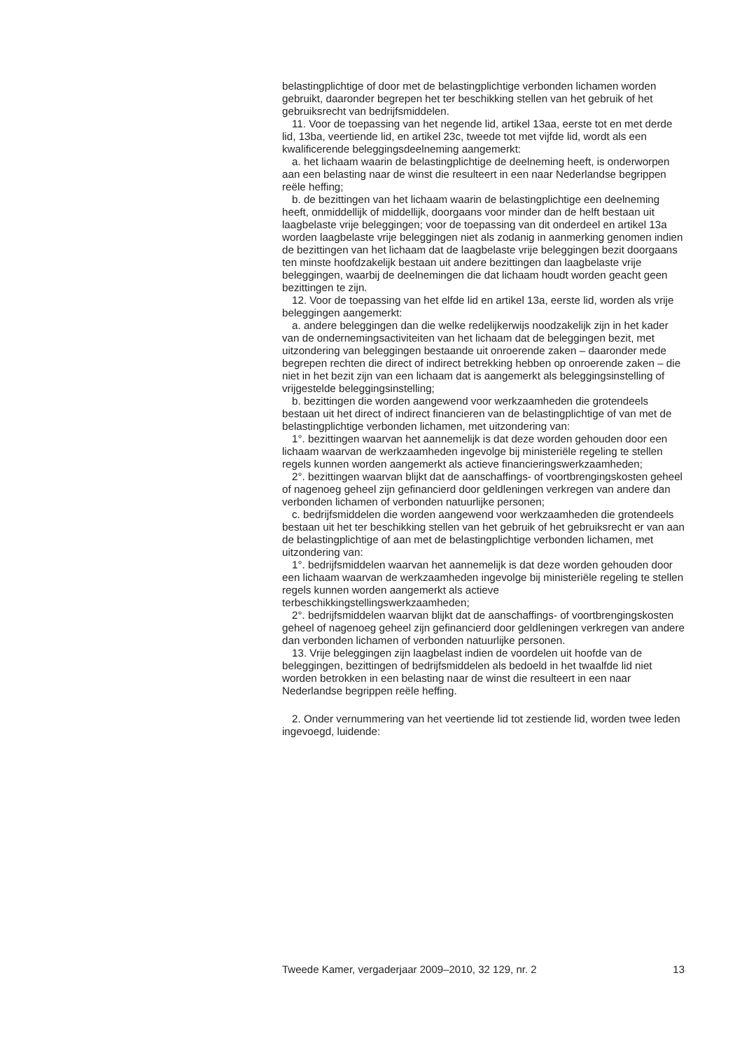belastingplichtige of door met de belastingplichtige verbonden lichamen worden gebruikt, daaronder begrepen het ter beschikking stellen van het gebruik of het gebruiksrecht van bedrijfsmiddelen.
11. Voor de toepassing van het negende lid, artikel 13aa, eerste tot en met derde lid, 13ba, veertiende lid, en artikel 23c, tweede tot met vijfde lid, wordt als een kwalificerende beleggingsdeelneming aangemerkt:
a. het lichaam waarin de belastingplichtige de deelneming heeft, is onderworpen aan een belasting naar de winst die resulteert in een naar Nederlandse begrippen reële heffing;
b. de bezittingen van het lichaam waarin de belastingplichtige een deelneming heeft, onmiddellijk of middellijk, doorgaans voor minder dan de helft bestaan uit laagbelaste vrije beleggingen; voor de toepassing van dit onderdeel en artikel 13a worden laagbelaste vrije beleggingen niet als zodanig in aanmerking genomen indien de bezittingen van het lichaam dat de laagbelaste vrije beleggingen bezit doorgaans ten minste hoofdzakelijk bestaan uit andere bezittingen dan laagbelaste vrije beleggingen, waarbij de deelnemingen die dat lichaam houdt worden geacht geen bezittingen te zijn.
12. Voor de toepassing van het elfde lid en artikel 13a, eerste lid, worden als vrije beleggingen aangemerkt:
a. andere beleggingen dan die welke redelijkerwijs noodzakelijk zijn in het kader van de ondernemingsactiviteiten van het lichaam dat de beleggingen bezit, met uitzondering van beleggingen bestaande uit onroerende zaken – daaronder mede begrepen rechten die direct of indirect betrekking hebben op onroerende zaken – die niet in het bezit zijn van een lichaam dat is aangemerkt als beleggingsinstelling of vrijgestelde beleggingsinstelling;
b. bezittingen die worden aangewend voor werkzaamheden die grotendeels bestaan uit het direct of indirect financieren van de belastingplichtige of van met de belastingplichtige verbonden lichamen, met uitzondering van:
1°. bezittingen waarvan het aannemelijk is dat deze worden gehouden door een lichaam waarvan de werkzaamheden ingevolge bij ministeriële regeling te stellen regels kunnen worden aangemerkt als actieve financieringswerkzaamheden;
2°. bezittingen waarvan blijkt dat de aanschaffings- of voortbrengingskosten geheel of nagenoeg geheel zijn gefinancierd door geldleningen verkregen van andere dan verbonden lichamen of verbonden natuurlijke personen;
c. bedrijfsmiddelen die worden aangewend voor werkzaamheden die grotendeels bestaan uit het ter beschikking stellen van het gebruik of het gebruiksrecht er van aan de belastingplichtige of aan met de belastingplichtige verbonden lichamen, met uitzondering van:
1°. bedrijfsmiddelen waarvan het aannemelijk is dat deze worden gehouden door een lichaam waarvan de werkzaamheden ingevolge bij ministeriële regeling te stellen regels kunnen worden aangemerkt als actieve terbeschikkingstellingswerkzaamheden;
2°. bedrijfsmiddelen waarvan blijkt dat de aanschaffings- of voortbrengingskosten geheel of nagenoeg geheel zijn gefinancierd door geldleningen verkregen van andere dan verbonden lichamen of verbonden natuurlijke personen.
13. Vrije beleggingen zijn laagbelast indien de voordelen uit hoofde van de beleggingen, bezittingen of bedrijfsmiddelen als bedoeld in het twaalfde lid niet worden betrokken in een belasting naar de winst die resulteert in een naar Nederlandse begrippen reële heffing.
2. Onder vernummering van het veertiende lid tot zestiende lid, worden twee leden ingevoegd, luidende:
Tweede Kamer, vergaderjaar 2009–2010, 32 129, nr. 2 13